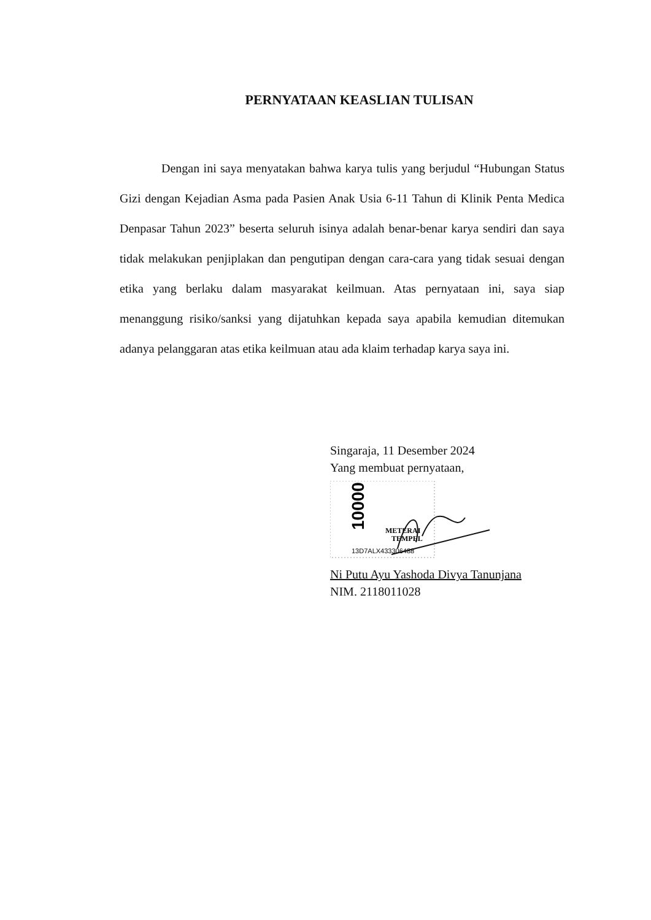PERNYATAAN KEASLIAN TULISAN
Dengan ini saya menyatakan bahwa karya tulis yang berjudul “Hubungan Status Gizi dengan Kejadian Asma pada Pasien Anak Usia 6-11 Tahun di Klinik Penta Medica Denpasar Tahun 2023” beserta seluruh isinya adalah benar-benar karya sendiri dan saya tidak melakukan penjiplakan dan pengutipan dengan cara-cara yang tidak sesuai dengan etika yang berlaku dalam masyarakat keilmuan. Atas pernyataan ini, saya siap menanggung risiko/sanksi yang dijatuhkan kepada saya apabila kemudian ditemukan adanya pelanggaran atas etika keilmuan atau ada klaim terhadap karya saya ini.
Singaraja, 11 Desember 2024
Yang membuat pernyataan,
10000
METERAI
TEMPEL
13D7ALX433306488
Ni Putu Ayu Yashoda Divya Tanunjana
NIM. 2118011028